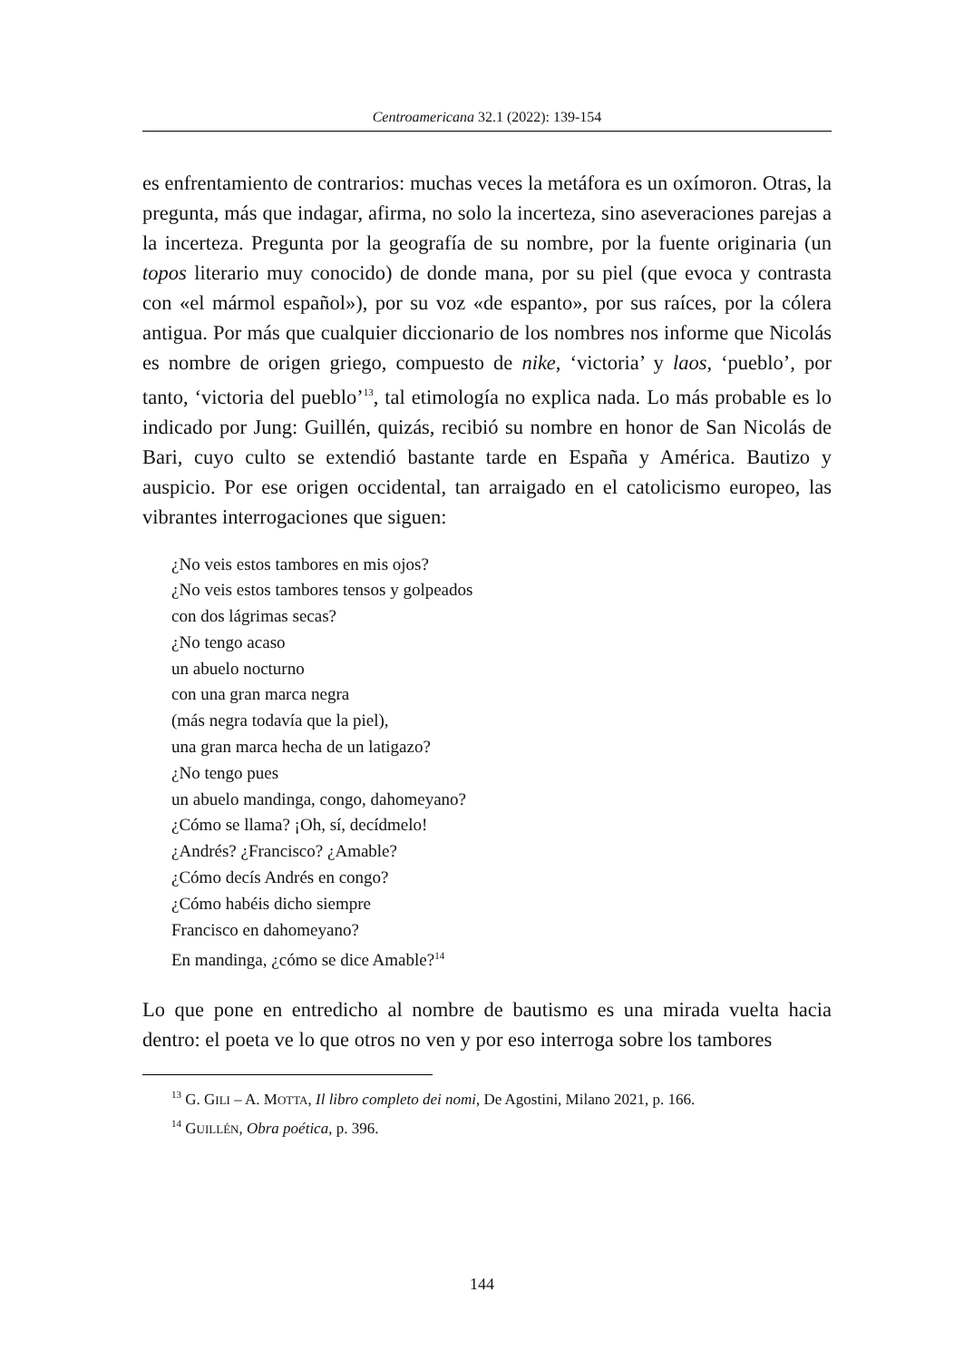Centroamericana 32.1 (2022): 139-154
es enfrentamiento de contrarios: muchas veces la metáfora es un oxímoron. Otras, la pregunta, más que indagar, afirma, no solo la incerteza, sino aseveraciones parejas a la incerteza. Pregunta por la geografía de su nombre, por la fuente originaria (un topos literario muy conocido) de donde mana, por su piel (que evoca y contrasta con «el mármol español»), por su voz «de espanto», por sus raíces, por la cólera antigua. Por más que cualquier diccionario de los nombres nos informe que Nicolás es nombre de origen griego, compuesto de nike, ‘victoria’ y laos, ‘pueblo’, por tanto, ‘victoria del pueblo’<sup>13</sup>, tal etimología no explica nada. Lo más probable es lo indicado por Jung: Guillén, quizás, recibió su nombre en honor de San Nicolás de Bari, cuyo culto se extendió bastante tarde en España y América. Bautizo y auspicio. Por ese origen occidental, tan arraigado en el catolicismo europeo, las vibrantes interrogaciones que siguen:
¿No veis estos tambores en mis ojos?
¿No veis estos tambores tensos y golpeados
con dos lágrimas secas?
¿No tengo acaso
un abuelo nocturno
con una gran marca negra
(más negra todavía que la piel),
una gran marca hecha de un latigazo?
¿No tengo pues
un abuelo mandinga, congo, dahomeyano?
¿Cómo se llama? ¡Oh, sí, decídmelo!
¿Andrés? ¿Francisco? ¿Amable?
¿Cómo decís Andrés en congo?
¿Cómo habéis dicho siempre
Francisco en dahomeyano?
En mandinga, ¿cómo se dice Amable?<sup>14</sup>
Lo que pone en entredicho al nombre de bautismo es una mirada vuelta hacia dentro: el poeta ve lo que otros no ven y por eso interroga sobre los tambores
<sup>13</sup> G. GILI – A. MOTTA, Il libro completo dei nomi, De Agostini, Milano 2021, p. 166.
<sup>14</sup> GUILLÉN, Obra poética, p. 396.
144